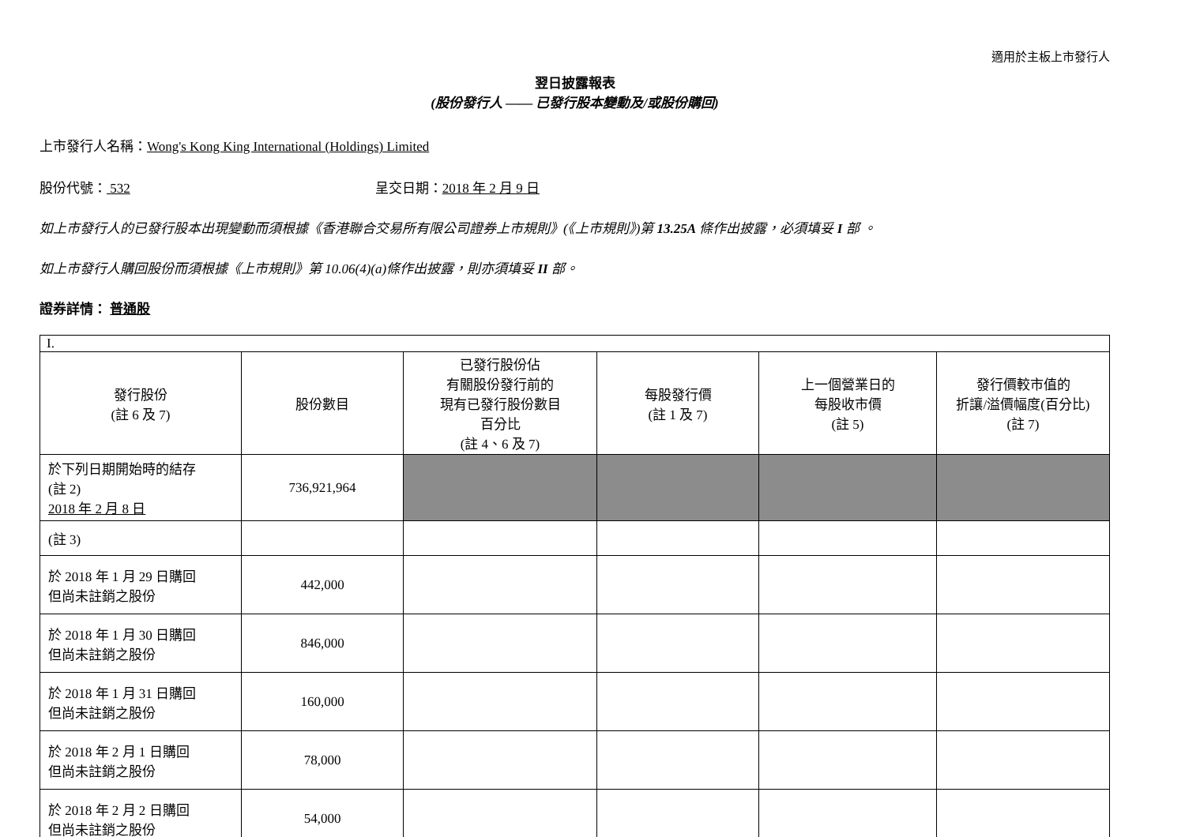適用於主板上市發行人
翌日披露報表
(股份發行人 —— 已發行股本變動及/或股份購回)
上市發行人名稱：Wong's Kong King International (Holdings) Limited
股份代號： 532 呈交日期：2018 年 2 月 9 日
如上市發行人的已發行股本出現變動而須根據《香港聯合交易所有限公司證券上市規則》(《上市規則》)第 13.25A 條作出披露，必須填妥 I 部 。
如上市發行人購回股份而須根據《上市規則》第 10.06(4)(a)條作出披露，則亦須填妥 II 部。
證券詳情： 普通股
| I. | | | | | |
| 發行股份 (註 6 及 7) | 股份數目 | 已發行股份佔 有關股份發行前的 現有已發行股份數目 百分比 (註 4、6 及 7) | 每股發行價 (註 1 及 7) | 上一個營業日的 每股收市價 (註 5) | 發行價較市值的 折讓/溢價幅度(百分比) (註 7) |
| 於下列日期開始時的結存 (註 2) 2018 年 2 月 8 日 | 736,921,964 | | | | |
| (註 3) | | | | | |
| 於 2018 年 1 月 29 日購回 但尚未註銷之股份 | 442,000 | | | | |
| 於 2018 年 1 月 30 日購回 但尚未註銷之股份 | 846,000 | | | | |
| 於 2018 年 1 月 31 日購回 但尚未註銷之股份 | 160,000 | | | | |
| 於 2018 年 2 月 1 日購回 但尚未註銷之股份 | 78,000 | | | | |
| 於 2018 年 2 月 2 日購回 但尚未註銷之股份 | 54,000 | | | | |